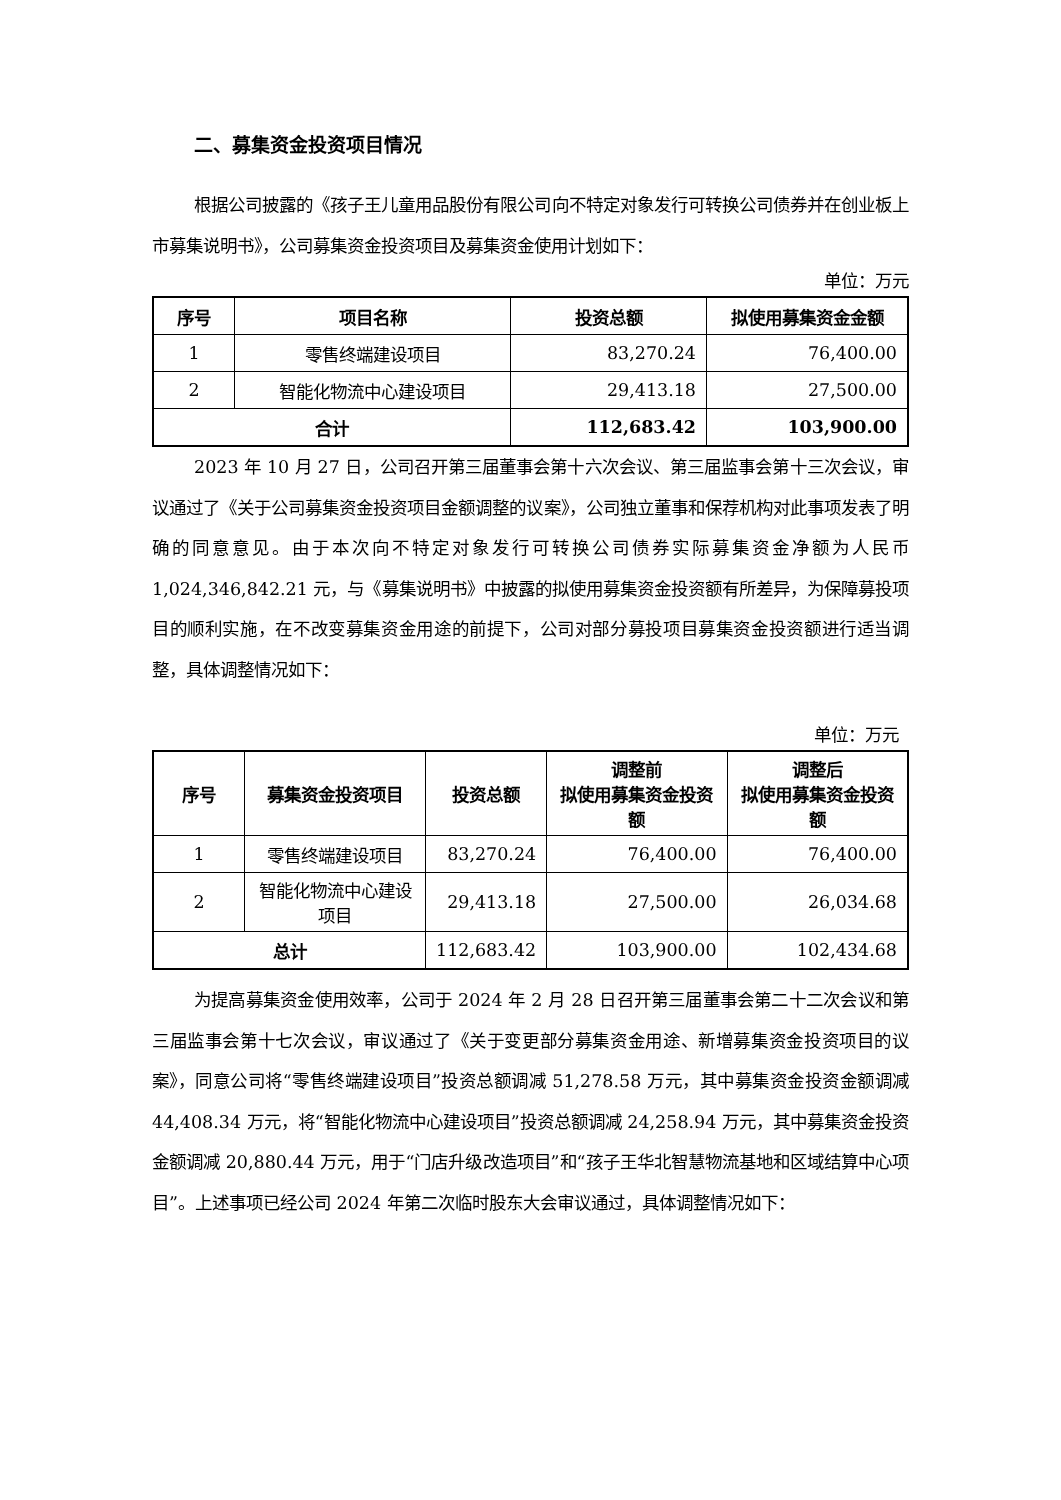二、募集资金投资项目情况
根据公司披露的《孩子王儿童用品股份有限公司向不特定对象发行可转换公司债券并在创业板上市募集说明书》，公司募集资金投资项目及募集资金使用计划如下：
单位：万元
| 序号 | 项目名称 | 投资总额 | 拟使用募集资金金额 |
| --- | --- | --- | --- |
| 1 | 零售终端建设项目 | 83,270.24 | 76,400.00 |
| 2 | 智能化物流中心建设项目 | 29,413.18 | 27,500.00 |
| 合计 | | 112,683.42 | 103,900.00 |
2023 年 10 月 27 日，公司召开第三届董事会第十六次会议、第三届监事会第十三次会议，审议通过了《关于公司募集资金投资项目金额调整的议案》，公司独立董事和保荐机构对此事项发表了明确的同意意见。由于本次向不特定对象发行可转换公司债券实际募集资金净额为人民币 1,024,346,842.21 元，与《募集说明书》中披露的拟使用募集资金投资额有所差异，为保障募投项目的顺利实施，在不改变募集资金用途的前提下，公司对部分募投项目募集资金投资额进行适当调整，具体调整情况如下：
单位：万元
| 序号 | 募集资金投资项目 | 投资总额 | 调整前 拟使用募集资金投资额 | 调整后 拟使用募集资金投资额 |
| --- | --- | --- | --- | --- |
| 1 | 零售终端建设项目 | 83,270.24 | 76,400.00 | 76,400.00 |
| 2 | 智能化物流中心建设项目 | 29,413.18 | 27,500.00 | 26,034.68 |
| 总计 | | 112,683.42 | 103,900.00 | 102,434.68 |
为提高募集资金使用效率，公司于 2024 年 2 月 28 日召开第三届董事会第二十二次会议和第三届监事会第十七次会议，审议通过了《关于变更部分募集资金用途、新增募集资金投资项目的议案》，同意公司将“零售终端建设项目”投资总额调减 51,278.58 万元，其中募集资金投资金额调减 44,408.34 万元，将“智能化物流中心建设项目”投资总额调减 24,258.94 万元，其中募集资金投资金额调减 20,880.44 万元，用于“门店升级改造项目”和“孩子王华北智慧物流基地和区域结算中心项目”。上述事项已经公司 2024 年第二次临时股东大会审议通过，具体调整情况如下：